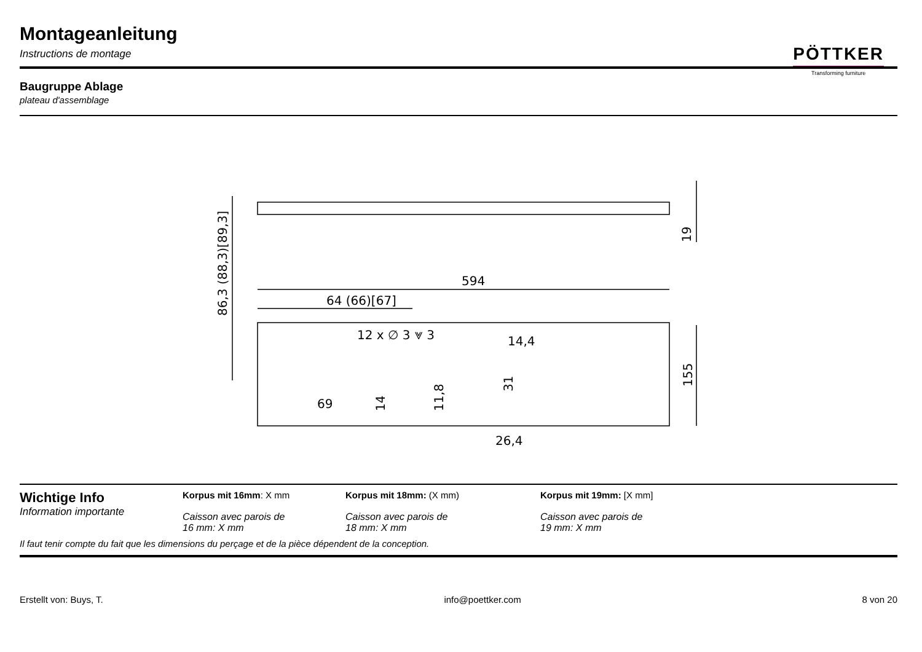Montageanleitung
Instructions de montage
PÖTTKER
Transforming furniture
Baugruppe Ablage
plateau d'assemblage
594
64 (66)[67]
12 x ∅ 3 ⩔ 3
14,4
69
26,4
86,3 (88,3)[89,3]
19
155
14
11,8
31
Wichtige Info
Information importante
Korpus mit 16mm: X mm
Caisson avec parois de
16 mm: X mm
Korpus mit 18mm: (X mm)
Caisson avec parois de
18 mm: X mm
Korpus mit 19mm: [X mm]
Caisson avec parois de
19 mm: X mm
Il faut tenir compte du fait que les dimensions du perçage et de la pièce dépendent de la conception.
Erstellt von: Buys, T. info@poettker.com 8 von 20